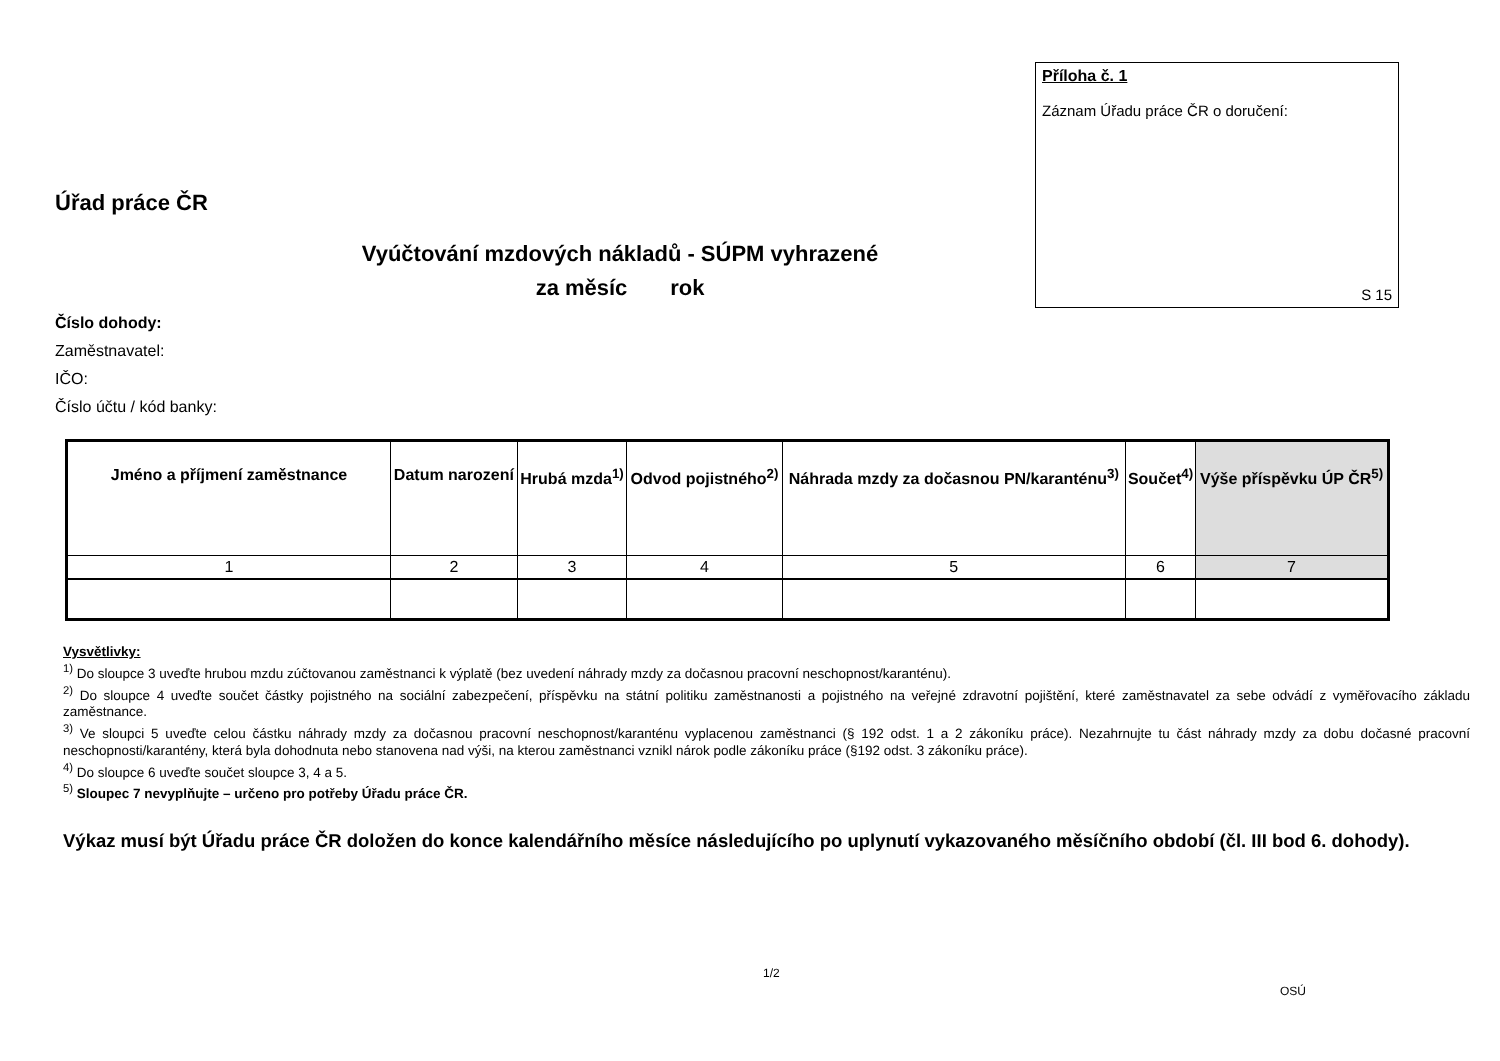Příloha č. 1
Záznam Úřadu práce ČR o doručení:
S 15
Úřad práce ČR
Vyúčtování mzdových nákladů - SÚPM vyhrazené
za měsíc rok
Číslo dohody:
Zaměstnavatel:
IČO:
Číslo účtu / kód banky:
| Jméno a příjmení zaměstnance | Datum narození | Hrubá mzda<sup>1)</sup> | Odvod pojistného<sup>2)</sup> | Náhrada mzdy za dočasnou PN/karanténu<sup>3)</sup> | Součet<sup>4)</sup> | Výše příspěvku ÚP ČR<sup>5)</sup> |
| --- | --- | --- | --- | --- | --- | --- |
| 1 | 2 | 3 | 4 | 5 | 6 | 7 |
Vysvětlivky:
<sup>1)</sup> Do sloupce 3 uveďte hrubou mzdu zúčtovanou zaměstnanci k výplatě (bez uvedení náhrady mzdy za dočasnou pracovní neschopnost/karanténu).
<sup>2)</sup> Do sloupce 4 uveďte součet částky pojistného na sociální zabezpečení, příspěvku na státní politiku zaměstnanosti a pojistného na veřejné zdravotní pojištění, které zaměstnavatel za sebe odvádí z vyměřovacího základu zaměstnance.
<sup>3)</sup> Ve sloupci 5 uveďte celou částku náhrady mzdy za dočasnou pracovní neschopnost/karanténu vyplacenou zaměstnanci (§ 192 odst. 1 a 2 zákoníku práce). Nezahrnujte tu část náhrady mzdy za dobu dočasné pracovní neschopnosti/karantény, která byla dohodnuta nebo stanovena nad výši, na kterou zaměstnanci vznikl nárok podle zákoníku práce (§192 odst. 3 zákoníku práce).
<sup>4)</sup> Do sloupce 6 uveďte součet sloupce 3, 4 a 5.
<sup>5)</sup> Sloupec 7 nevyplňujte – určeno pro potřeby Úřadu práce ČR.
Výkaz musí být Úřadu práce ČR doložen do konce kalendářního měsíce následujícího po uplynutí vykazovaného měsíčního období (čl. III bod 6. dohody).
1/2
OSÚ